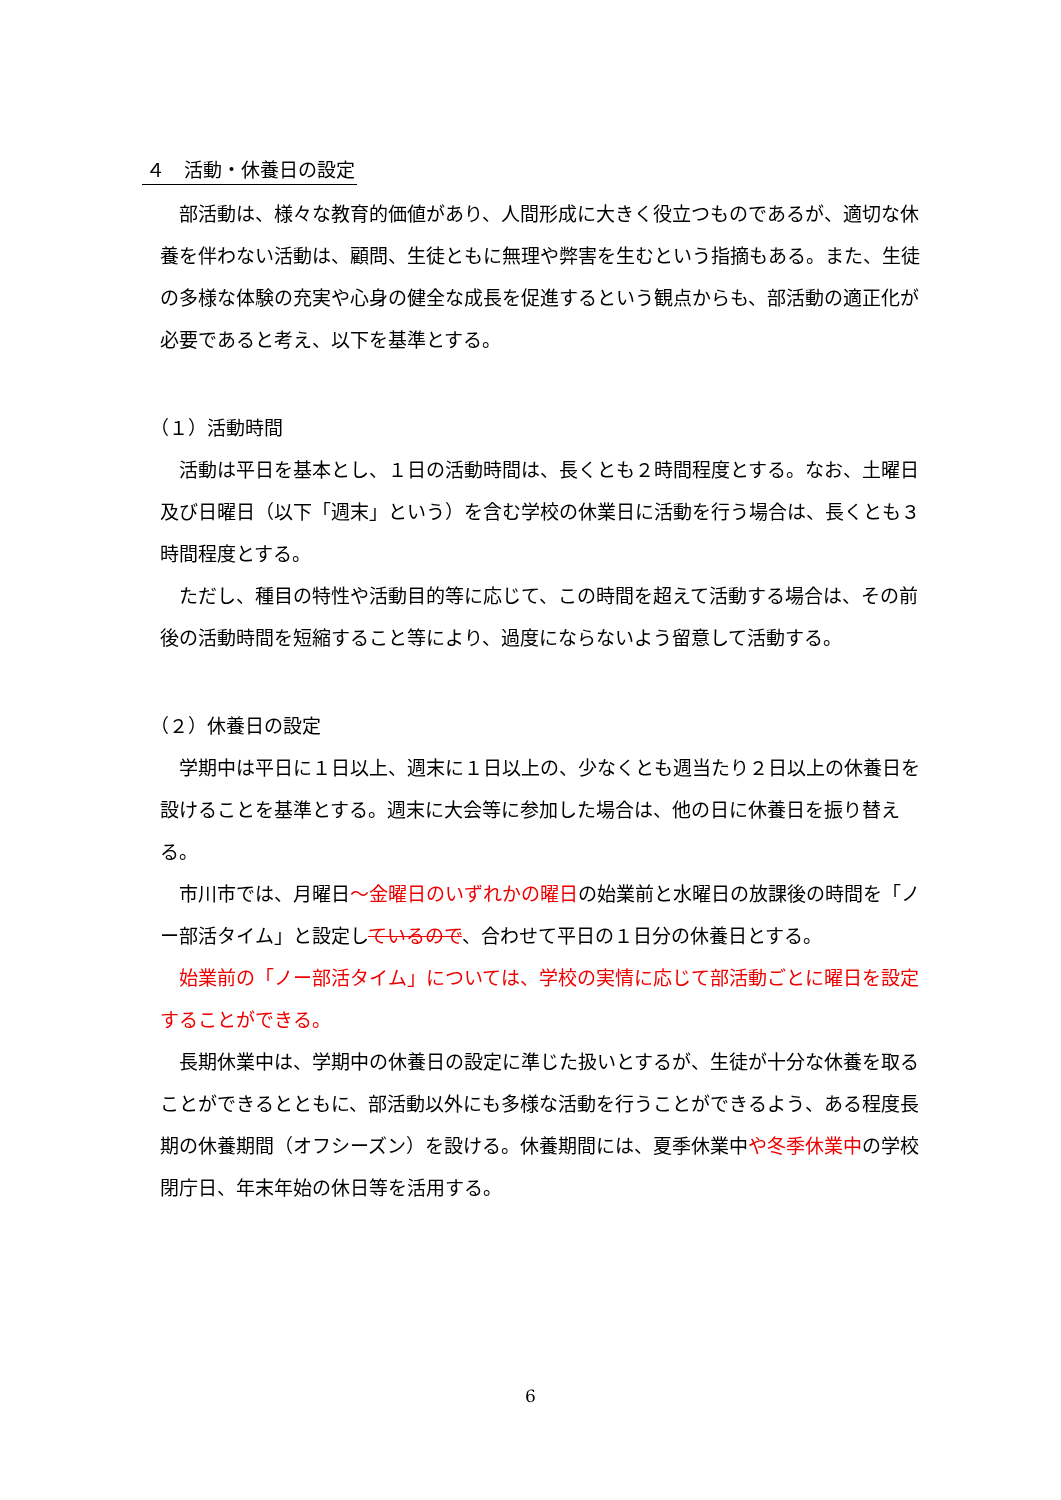４　活動・休養日の設定
部活動は、様々な教育的価値があり、人間形成に大きく役立つものであるが、適切な休養を伴わない活動は、顧問、生徒ともに無理や弊害を生むという指摘もある。また、生徒の多様な体験の充実や心身の健全な成長を促進するという観点からも、部活動の適正化が必要であると考え、以下を基準とする。
（１）活動時間
活動は平日を基本とし、１日の活動時間は、長くとも２時間程度とする。なお、土曜日及び日曜日（以下「週末」という）を含む学校の休業日に活動を行う場合は、長くとも３時間程度とする。
ただし、種目の特性や活動目的等に応じて、この時間を超えて活動する場合は、その前後の活動時間を短縮すること等により、過度にならないよう留意して活動する。
（２）休養日の設定
学期中は平日に１日以上、週末に１日以上の、少なくとも週当たり２日以上の休養日を設けることを基準とする。週末に大会等に参加した場合は、他の日に休養日を振り替える。
市川市では、月曜日～金曜日のいずれかの曜日の始業前と水曜日の放課後の時間を「ノー部活タイム」と設定しているので、合わせて平日の１日分の休養日とする。
始業前の「ノー部活タイム」については、学校の実情に応じて部活動ごとに曜日を設定することができる。
長期休業中は、学期中の休養日の設定に準じた扱いとするが、生徒が十分な休養を取ることができるとともに、部活動以外にも多様な活動を行うことができるよう、ある程度長期の休養期間（オフシーズン）を設ける。休養期間には、夏季休業中や冬季休業中の学校閉庁日、年末年始の休日等を活用する。
6